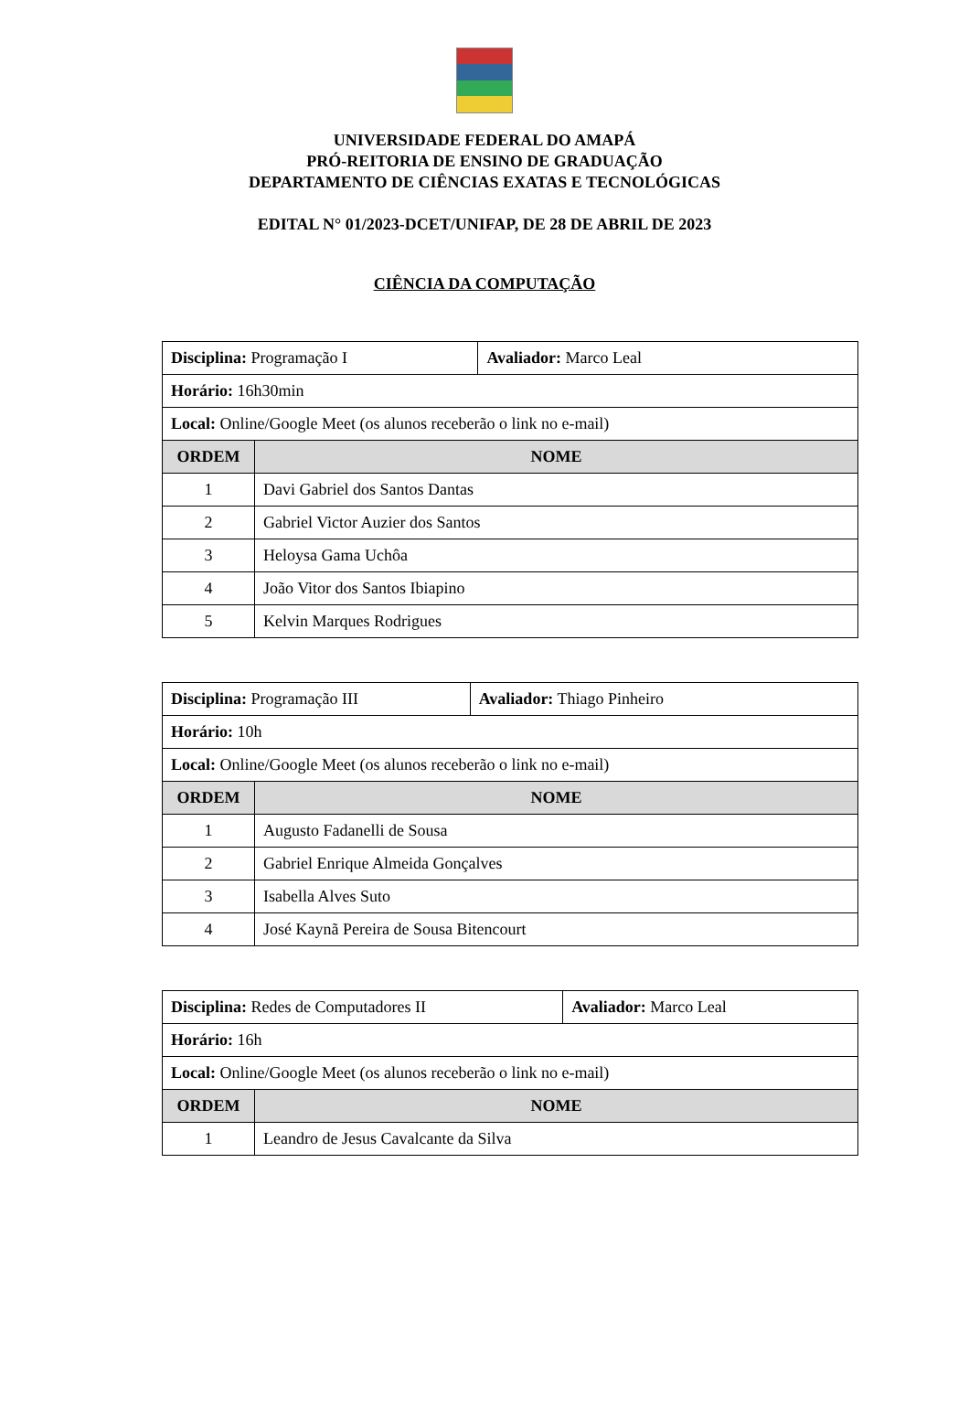UNIVERSIDADE FEDERAL DO AMAPÁ
PRÓ-REITORIA DE ENSINO DE GRADUAÇÃO
DEPARTAMENTO DE CIÊNCIAS EXATAS E TECNOLÓGICAS
EDITAL N° 01/2023-DCET/UNIFAP, DE 28 DE ABRIL DE 2023
CIÊNCIA DA COMPUTAÇÃO
| Disciplina: Programação I | | Avaliador: Marco Leal |
| Horário: 16h30min | | |
| Local: Online/Google Meet (os alunos receberão o link no e-mail) | | |
| ORDEM | NOME | |
| 1 | Davi Gabriel dos Santos Dantas | |
| 2 | Gabriel Victor Auzier dos Santos | |
| 3 | Heloysa Gama Uchôa | |
| 4 | João Vitor dos Santos Ibiapino | |
| 5 | Kelvin Marques Rodrigues | |
| Disciplina: Programação III | | Avaliador: Thiago Pinheiro |
| Horário: 10h | | |
| Local: Online/Google Meet (os alunos receberão o link no e-mail) | | |
| ORDEM | NOME | |
| 1 | Augusto Fadanelli de Sousa | |
| 2 | Gabriel Enrique Almeida Gonçalves | |
| 3 | Isabella Alves Suto | |
| 4 | José Kaynã Pereira de Sousa Bitencourt | |
| Disciplina: Redes de Computadores II | | Avaliador: Marco Leal |
| Horário: 16h | | |
| Local: Online/Google Meet (os alunos receberão o link no e-mail) | | |
| ORDEM | NOME | |
| 1 | Leandro de Jesus Cavalcante da Silva | |